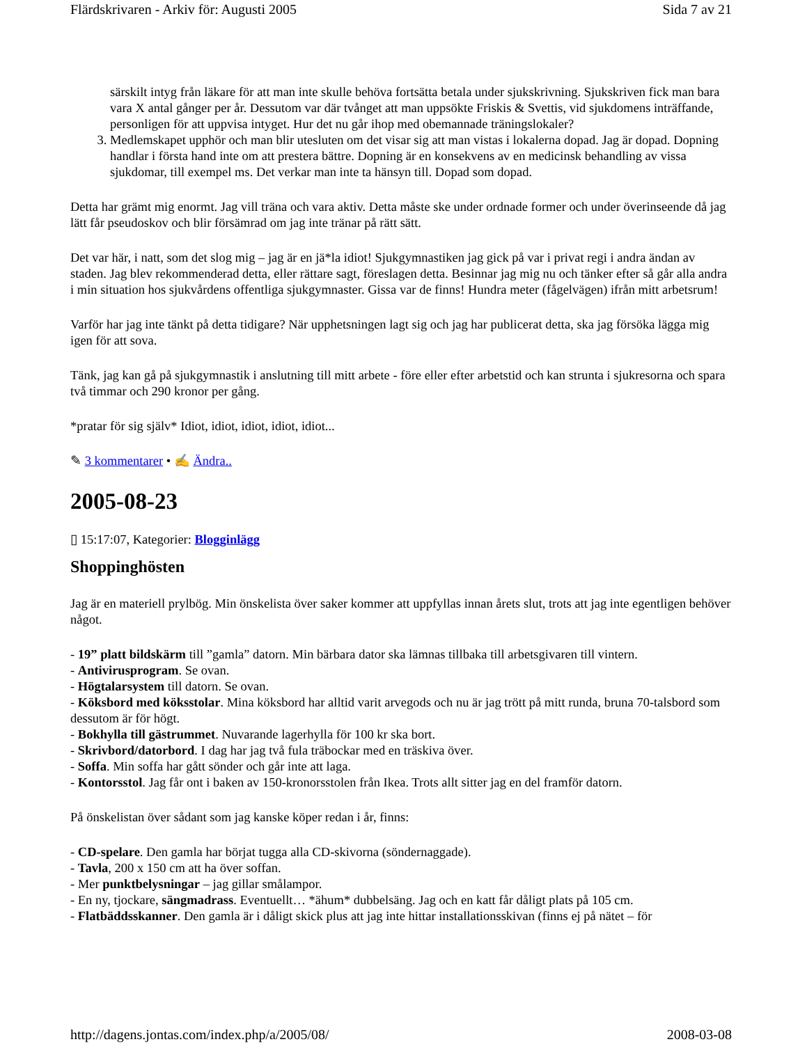Flärdskrivaren - Arkiv för: Augusti 2005 Sida 7 av 21
särskilt intyg från läkare för att man inte skulle behöva fortsätta betala under sjukskrivning. Sjukskriven fick man bara vara X antal gånger per år. Dessutom var där tvånget att man uppsökte Friskis & Svettis, vid sjukdomens inträffande, personligen för att uppvisa intyget. Hur det nu går ihop med obemannade träningslokaler?
3. Medlemskapet upphör och man blir utesluten om det visar sig att man vistas i lokalerna dopad. Jag är dopad. Dopning handlar i första hand inte om att prestera bättre. Dopning är en konsekvens av en medicinsk behandling av vissa sjukdomar, till exempel ms. Det verkar man inte ta hänsyn till. Dopad som dopad.
Detta har grämt mig enormt. Jag vill träna och vara aktiv. Detta måste ske under ordnade former och under överinseende då jag lätt får pseudoskov och blir försämrad om jag inte tränar på rätt sätt.
Det var här, i natt, som det slog mig – jag är en jä*la idiot! Sjukgymnastiken jag gick på var i privat regi i andra ändan av staden. Jag blev rekommenderad detta, eller rättare sagt, föreslagen detta. Besinnar jag mig nu och tänker efter så går alla andra i min situation hos sjukvårdens offentliga sjukgymnaster. Gissa var de finns! Hundra meter (fågelvägen) ifrån mitt arbetsrum!
Varför har jag inte tänkt på detta tidigare? När upphetsningen lagt sig och jag har publicerat detta, ska jag försöka lägga mig igen för att sova.
Tänk, jag kan gå på sjukgymnastik i anslutning till mitt arbete - före eller efter arbetstid och kan strunta i sjukresorna och spara två timmar och 290 kronor per gång.
*pratar för sig själv* Idiot, idiot, idiot, idiot, idiot...
✎ 3 kommentarer • ✍ Ändra..
2005-08-23
▯ 15:17:07, Kategorier: Blogginlägg
Shoppinghösten
Jag är en materiell prylbög. Min önskelista över saker kommer att uppfyllas innan årets slut, trots att jag inte egentligen behöver något.
- 19” platt bildskärm till ”gamla” datorn. Min bärbara dator ska lämnas tillbaka till arbetsgivaren till vintern.
- Antivirusprogram. Se ovan.
- Högtalarsystem till datorn. Se ovan.
- Köksbord med köksstolar. Mina köksbord har alltid varit arvegods och nu är jag trött på mitt runda, bruna 70-talsbord som dessutom är för högt.
- Bokhylla till gästrummet. Nuvarande lagerhylla för 100 kr ska bort.
- Skrivbord/datorbord. I dag har jag två fula träbockar med en träskiva över.
- Soffa. Min soffa har gått sönder och går inte att laga.
- Kontorsstol. Jag får ont i baken av 150-kronorsstolen från Ikea. Trots allt sitter jag en del framför datorn.
På önskelistan över sådant som jag kanske köper redan i år, finns:
- CD-spelare. Den gamla har börjat tugga alla CD-skivorna (söndernaggade).
- Tavla, 200 x 150 cm att ha över soffan.
- Mer punktbelysningar – jag gillar smålampor.
- En ny, tjockare, sängmadrass. Eventuellt… *ähum* dubbelsäng. Jag och en katt får dåligt plats på 105 cm.
- Flatbäddsskanner. Den gamla är i dåligt skick plus att jag inte hittar installationsskivan (finns ej på nätet – för
http://dagens.jontas.com/index.php/a/2005/08/ 2008-03-08